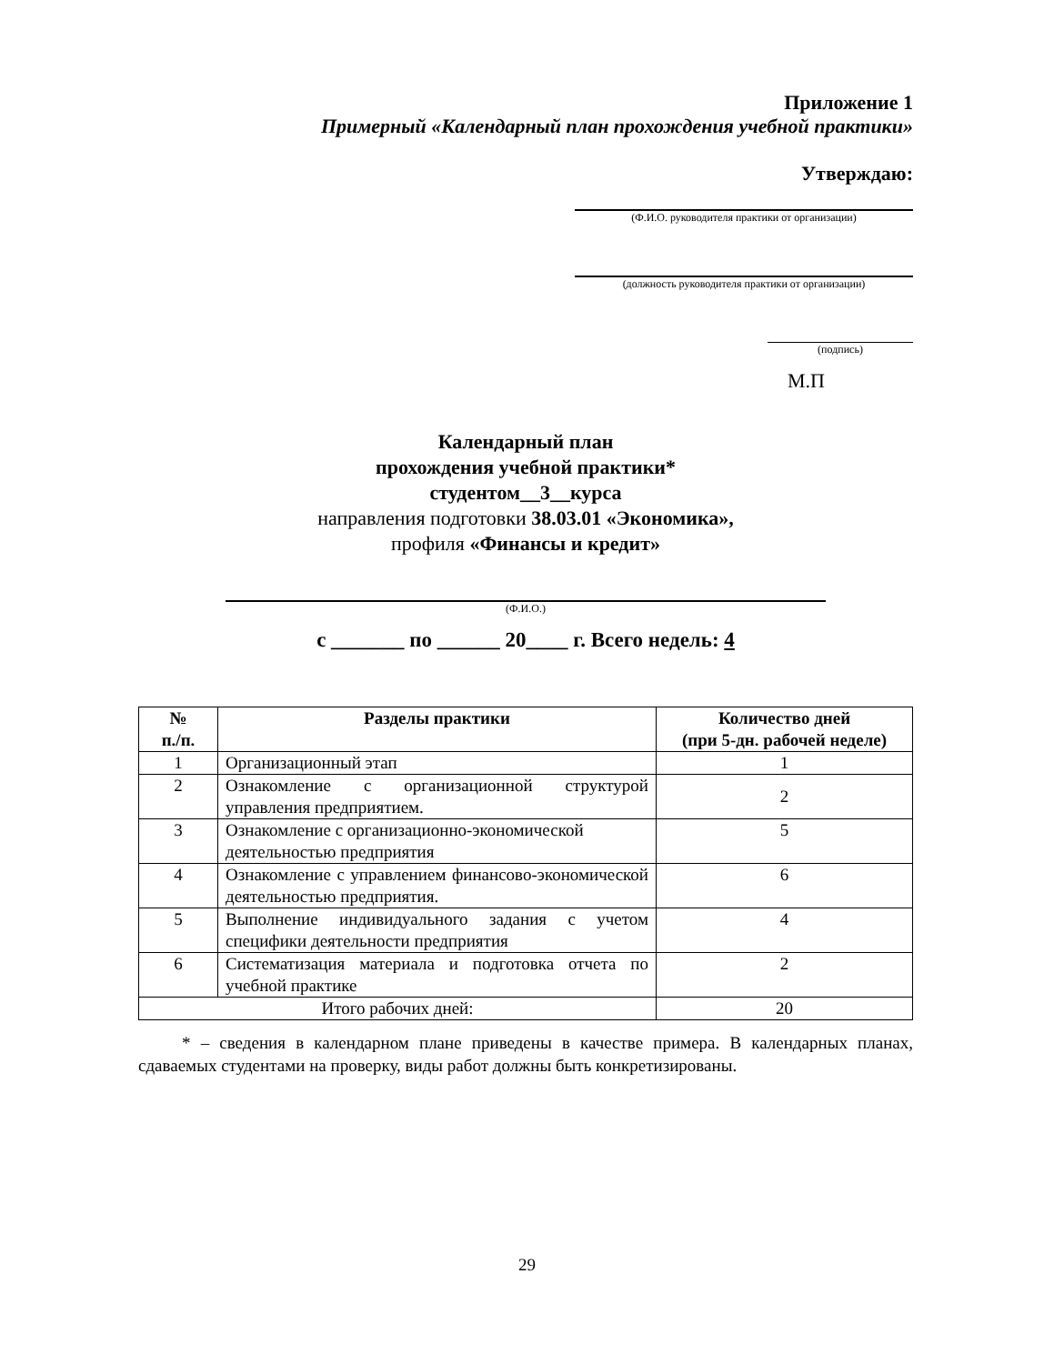Приложение 1
Примерный «Календарный план прохождения учебной практики»
Утверждаю:
(Ф.И.О. руководителя практики от организации)
(должность руководителя практики от организации)
(подпись)
М.П
Календарный план
прохождения учебной практики*
студентом__3__курса
направления подготовки 38.03.01 «Экономика»,
профиля «Финансы и кредит»
(Ф.И.О.)
с _______ по ______ 20____ г. Всего недель: 4
| № п./п. | Разделы практики | Количество дней (при 5-дн. рабочей неделе) |
| --- | --- | --- |
| 1 | Организационный этап | 1 |
| 2 | Ознакомление с организационной структурой управления предприятием. | 2 |
| 3 | Ознакомление с организационно-экономической деятельностью предприятия | 5 |
| 4 | Ознакомление с управлением финансово-экономической деятельностью предприятия. | 6 |
| 5 | Выполнение индивидуального задания с учетом специфики деятельности предприятия | 4 |
| 6 | Систематизация материала и подготовка отчета по учебной практике | 2 |
| Итого рабочих дней: | | 20 |
* – сведения в календарном плане приведены в качестве примера. В календарных планах, сдаваемых студентами на проверку, виды работ должны быть конкретизированы.
29